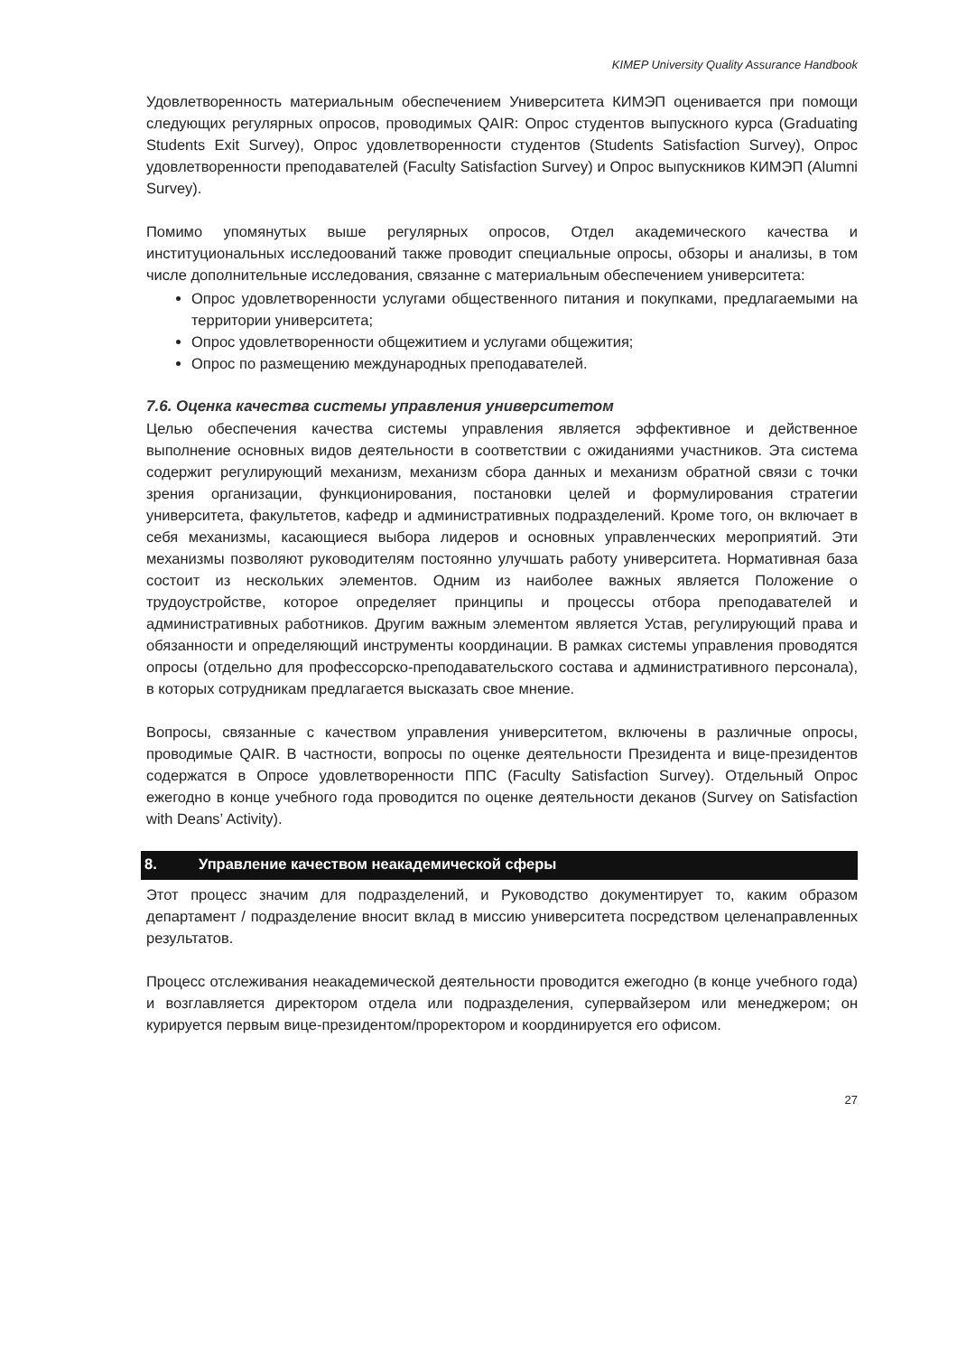KIMEP University Quality Assurance Handbook
Удовлетворенность материальным обеспечением Университета КИМЭП оценивается при помощи следующих регулярных опросов, проводимых QAIR: Опрос студентов выпускного курса (Graduating Students Exit Survey), Опрос удовлетворенности студентов (Students Satisfaction Survey), Опрос удовлетворенности преподавателей (Faculty Satisfaction Survey) и Опрос выпускников КИМЭП (Alumni Survey).
Помимо упомянутых выше регулярных опросов, Отдел академического качества и институциональных исследоований также проводит специальные опросы, обзоры и анализы, в том числе дополнительные исследования, связанне с материальным обеспечением университета:
Опрос удовлетворенности услугами общественного питания и покупками, предлагаемыми на территории университета;
Опрос удовлетворенности общежитием и услугами общежития;
Опрос по размещению международных преподавателей.
7.6. Оценка качества системы управления университетом
Целью обеспечения качества системы управления является эффективное и действенное выполнение основных видов деятельности в соответствии с ожиданиями участников. Эта система содержит регулирующий механизм, механизм сбора данных и механизм обратной связи с точки зрения организации, функционирования, постановки целей и формулирования стратегии университета, факультетов, кафедр и административных подразделений. Кроме того, он включает в себя механизмы, касающиеся выбора лидеров и основных управленческих мероприятий. Эти механизмы позволяют руководителям постоянно улучшать работу университета. Нормативная база состоит из нескольких элементов. Одним из наиболее важных является Положение о трудоустройстве, которое определяет принципы и процессы отбора преподавателей и административных работников. Другим важным элементом является Устав, регулирующий права и обязанности и определяющий инструменты координации. В рамках системы управления проводятся опросы (отдельно для профессорско-преподавательского состава и административного персонала), в которых сотрудникам предлагается высказать свое мнение.
Вопросы, связанные с качеством управления университетом, включены в различные опросы, проводимые QAIR. В частности, вопросы по оценке деятельности Президента и вице-президентов содержатся в Опросе удовлетворенности ППС (Faculty Satisfaction Survey). Отдельный Опрос ежегодно в конце учебного года проводится по оценке деятельности деканов (Survey on Satisfaction with Deans’ Activity).
8. Управление качеством неакадемической сферы
Этот процесс значим для подразделений, и Руководство документирует то, каким образом департамент / подразделение вносит вклад в миссию университета посредством целенаправленных результатов.
Процесс отслеживания неакадемической деятельности проводится ежегодно (в конце учебного года) и возглавляется директором отдела или подразделения, супервайзером или менеджером; он курируется первым вице-президентом/проректором и координируется его офисом.
27